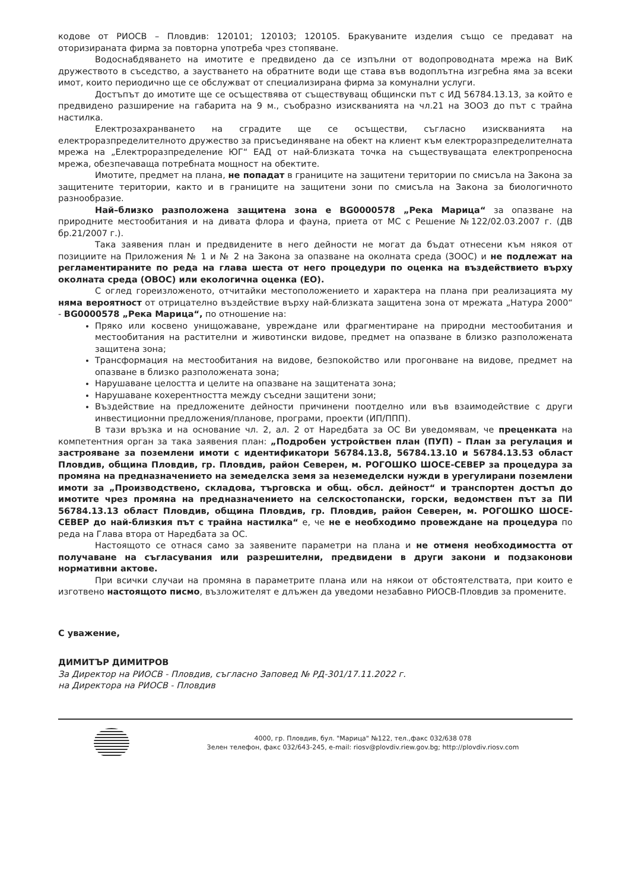кодове от РИОСВ – Пловдив: 120101; 120103; 120105. Бракуваните изделия също се предават на оторизираната фирма за повторна употреба чрез стопяване.
Водоснабдяването на имотите е предвидено да се изпълни от водопроводната мрежа на ВиК дружеството в съседство, а заустването на обратните води ще става във водоплътна изгребна яма за всеки имот, които периодично ще се обслужват от специализирана фирма за комунални услуги.
Достъпът до имотите ще се осъществява от съществуващ общински път с ИД 56784.13.13, за който е предвидено разширение на габарита на 9 м., съобразно изискванията на чл.21 на ЗООЗ до път с трайна настилка.
Електрозахранването на сградите ще се осъществи, съгласно изискванията на електроразпределителното дружество за присъединяване на обект на клиент към електроразпределителната мрежа на „Електроразпределение ЮГ“ ЕАД от най-близката точка на съществуващата електропреносна мрежа, обезпечаваща потребната мощност на обектите.
Имотите, предмет на плана, не попадат в границите на защитени територии по смисъла на Закона за защитените територии, както и в границите на защитени зони по смисъла на Закона за биологичното разнообразие.
Най–близко разположена защитена зона е BG0000578 „Река Марица“ за опазване на природните местообитания и на дивата флора и фауна, приета от МС с Решение №122/02.03.2007 г. (ДВ бр.21/2007 г.).
Така заявения план и предвидените в него дейности не могат да бъдат отнесени към някоя от позициите на Приложения № 1 и № 2 на Закона за опазване на околната среда (ЗООС) и не подлежат на регламентираните по реда на глава шеста от него процедури по оценка на въздействието върху околната среда (ОВОС) или екологична оценка (ЕО).
С оглед гореизложеното, отчитайки местоположението и характера на плана при реализацията му няма вероятност от отрицателно въздействие върху най-близката защитена зона от мрежата „Натура 2000“ - BG0000578 „Река Марица“, по отношение на:
Пряко или косвено унищожаване, увреждане или фрагментиране на природни местообитания и местообитания на растителни и животински видове, предмет на опазване в близко разположената защитена зона;
Трансформация на местообитания на видове, безпокойство или прогонване на видове, предмет на опазване в близко разположената зона;
Нарушаване целостта и целите на опазване на защитената зона;
Нарушаване кохерентността между съседни защитени зони;
Въздействие на предложените дейности причинени поотделно или във взаимодействие с други инвестиционни предложения/планове, програми, проекти (ИП/ППП).
В тази връзка и на основание чл. 2, ал. 2 от Наредбата за ОС Ви уведомявам, че преценката на компетентния орган за така заявения план: „Подробен устройствен план (ПУП) – План за регулация и застрояване за поземлени имоти с идентификатори 56784.13.8, 56784.13.10 и 56784.13.53 област Пловдив, община Пловдив, гр. Пловдив, район Северен, м. РОГОШКО ШОСЕ-СЕВЕР за процедура за промяна на предназначението на земеделска земя за неземеделски нужди в урегулирани поземлени имоти за „Производствено, складова, търговска и общ. обсл. дейност“ и транспортен достъп до имотите чрез промяна на предназначението на селскостопански, горски, ведомствен път за ПИ 56784.13.13 област Пловдив, община Пловдив, гр. Пловдив, район Северен, м. РОГОШКО ШОСЕ-СЕВЕР до най-близкия път с трайна настилка“ е, че не е необходимо провеждане на процедура по реда на Глава втора от Наредбата за ОС.
Настоящото се отнася само за заявените параметри на плана и не отменя необходимостта от получаване на съгласувания или разрешителни, предвидени в други закони и подзаконови нормативни актове.
При всички случаи на промяна в параметрите плана или на някои от обстоятелствата, при които е изготвено настоящото писмо, възложителят е длъжен да уведоми незабавно РИОСВ-Пловдив за промените.
С уважение,
ДИМИТЪР ДИМИТРОВ
За Директор на РИОСВ - Пловдив, съгласно Заповед № РД-301/17.11.2022 г.
на Директора на РИОСВ - Пловдив
4000, гр. Пловдив, бул. "Марица" №122, тел.,факс 032/638 078
Зелен телефон, факс 032/643-245, e-mail: riosv@plovdiv.riew.gov.bg; http://plovdiv.riosv.com